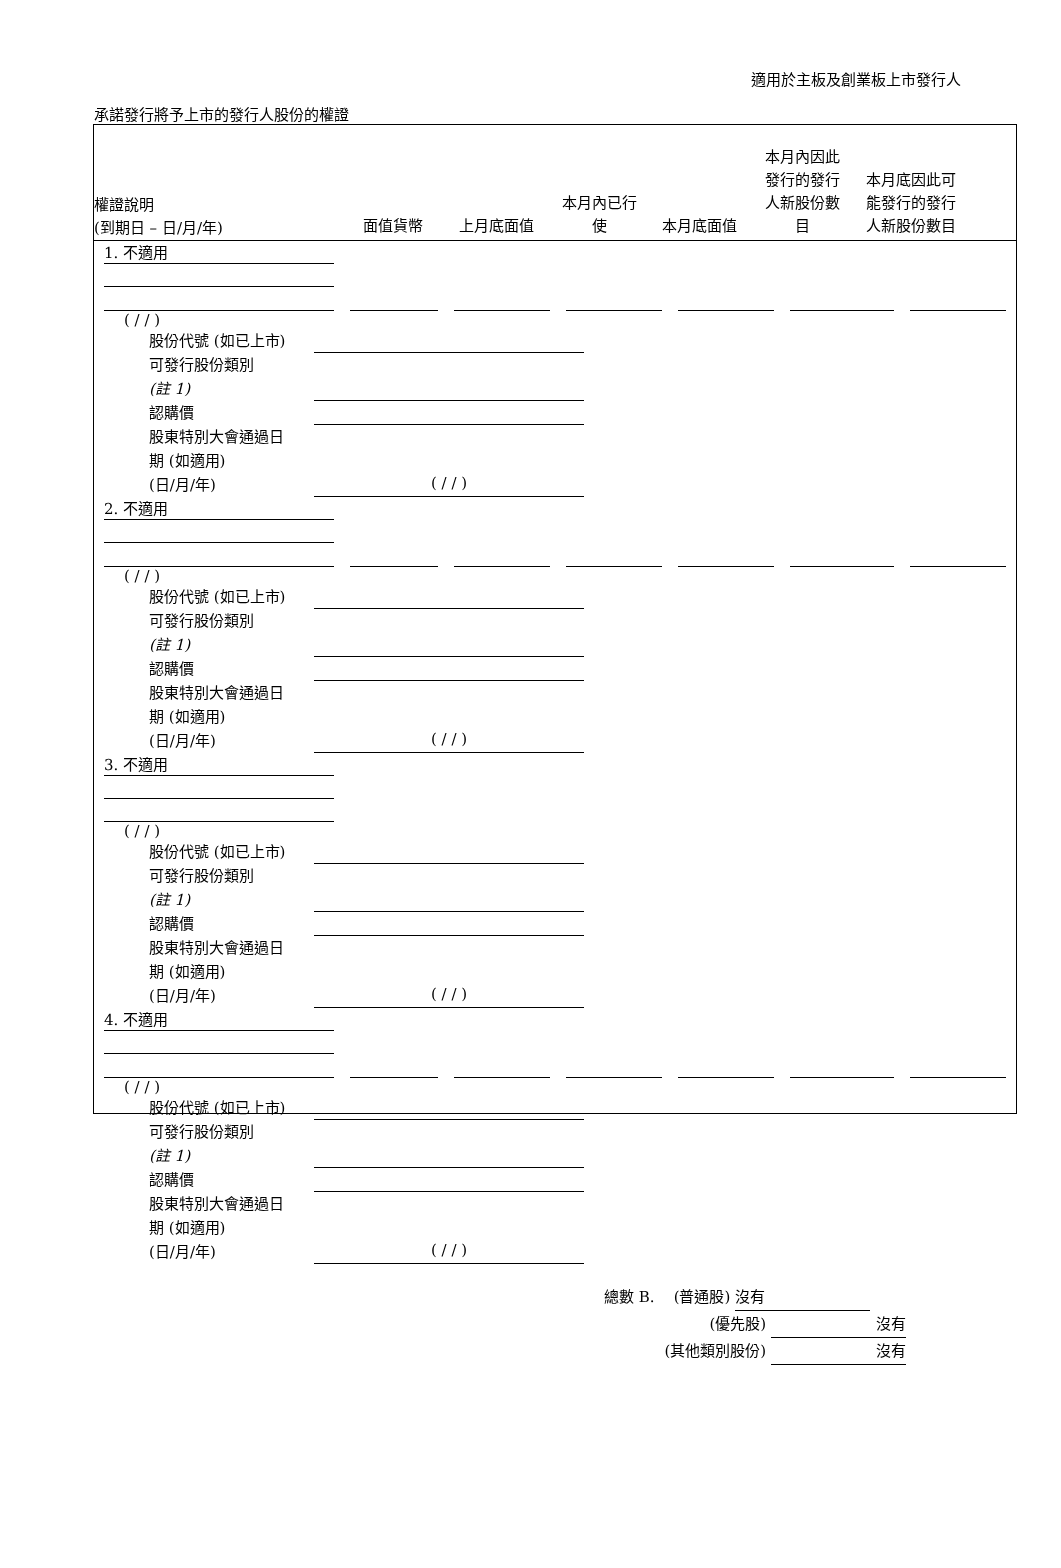適用於主板及創業板上市發行人
承諾發行將予上市的發行人股份的權證
權證說明
(到期日 – 日/月/年)
面值貨幣
上月底面值
本月內已行
使
本月底面值
本月內因此
發行的發行
人新股份數
目
本月底因此可
能發行的發行
人新股份數目
1. 不適用
( / / )
股份代號 (如已上市)
可發行股份類別
(註 1)
認購價
股東特別大會通過日
期 (如適用)
(日/月/年)
( / / )
2. 不適用
( / / )
股份代號 (如已上市)
可發行股份類別
(註 1)
認購價
股東特別大會通過日
期 (如適用)
(日/月/年)
( / / )
3. 不適用
( / / )
股份代號 (如已上市)
可發行股份類別
(註 1)
認購價
股東特別大會通過日
期 (如適用)
(日/月/年)
( / / )
4. 不適用
( / / )
股份代號 (如已上市)
可發行股份類別
(註 1)
認購價
股東特別大會通過日
期 (如適用)
(日/月/年)
( / / )
總數 B. (普通股) 沒有
(優先股) 沒有
(其他類別股份) 沒有